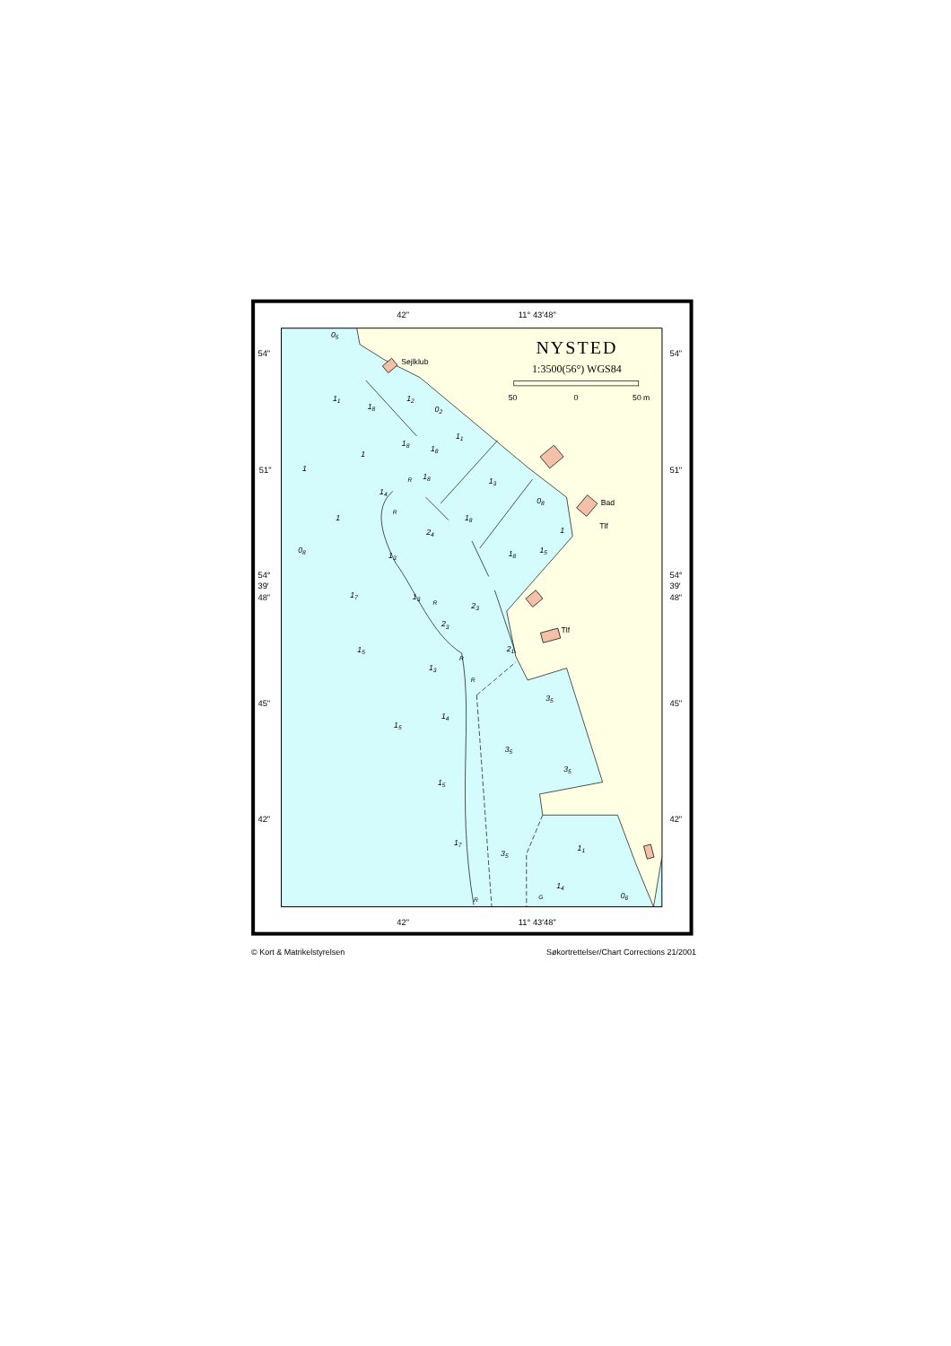42"
11° 43′48"
42"
11° 43′48"
54"
51"
54°
39′
48"
45"
42"
54"
51"
54°
39′
48"
45"
42"
NYSTED
1:3500(56°) WGS84
50
0
50 m
Sejlklub
Bad
Tlf
Tlf
05
11
18
12
02
11
18
18
1
1
18
13
14
08
1
18
24
1
08
13
15
18
17
13
23
23
21
15
13
35
14
15
35
35
15
17
35
11
14
06
R
R
R
R
R
R
G
© Kort & Matrikelstyrelsen Søkortrettelser/Chart Corrections 21/2001